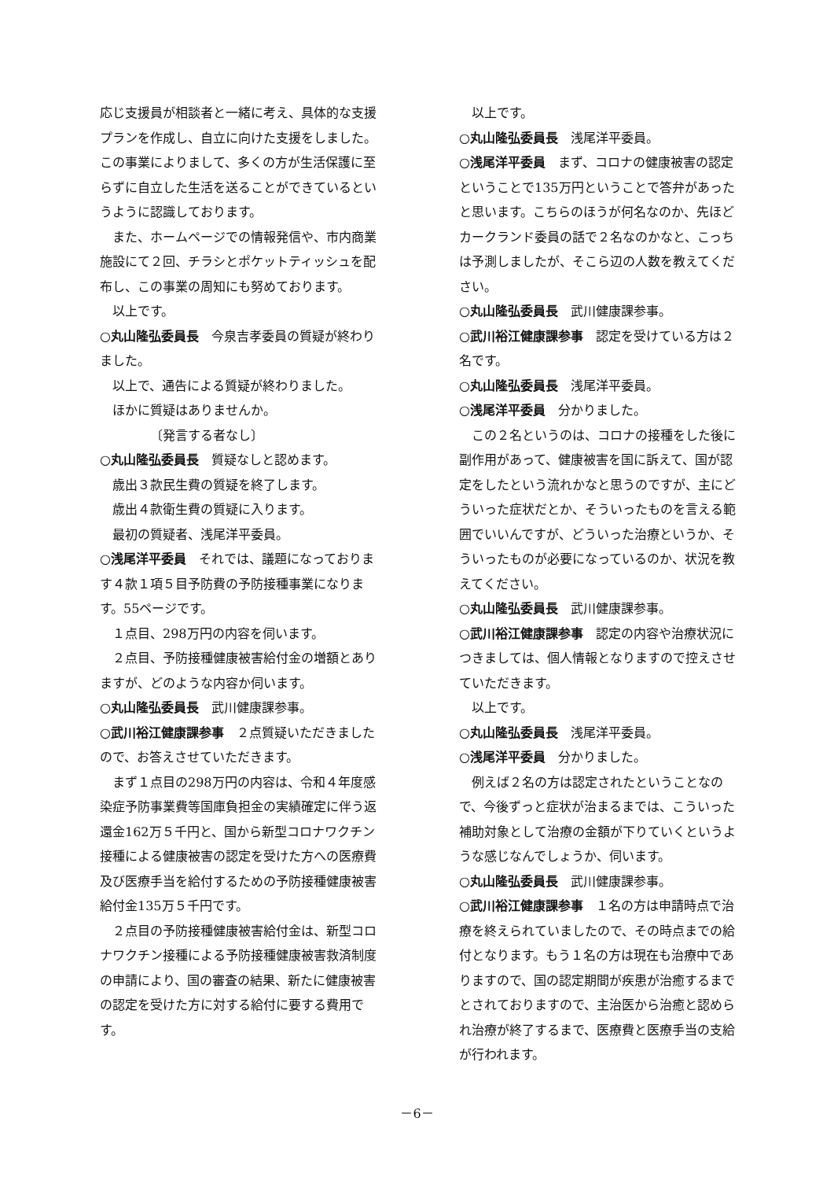応じ支援員が相談者と一緒に考え、具体的な支援プランを作成し、自立に向けた支援をしました。この事業によりまして、多くの方が生活保護に至らずに自立した生活を送ることができているというように認識しております。
また、ホームページでの情報発信や、市内商業施設にて２回、チラシとポケットティッシュを配布し、この事業の周知にも努めております。
以上です。
○丸山隆弘委員長　今泉吉孝委員の質疑が終わりました。
以上で、通告による質疑が終わりました。
ほかに質疑はありませんか。
〔発言する者なし〕
○丸山隆弘委員長　質疑なしと認めます。
歳出３款民生費の質疑を終了します。
歳出４款衛生費の質疑に入ります。
最初の質疑者、浅尾洋平委員。
○浅尾洋平委員　それでは、議題になっております４款１項５目予防費の予防接種事業になります。55ページです。
１点目、298万円の内容を伺います。
２点目、予防接種健康被害給付金の増額とありますが、どのような内容か伺います。
○丸山隆弘委員長　武川健康課参事。
○武川裕江健康課参事　２点質疑いただきましたので、お答えさせていただきます。
まず１点目の298万円の内容は、令和４年度感染症予防事業費等国庫負担金の実績確定に伴う返還金162万５千円と、国から新型コロナワクチン接種による健康被害の認定を受けた方への医療費及び医療手当を給付するための予防接種健康被害給付金135万５千円です。
２点目の予防接種健康被害給付金は、新型コロナワクチン接種による予防接種健康被害救済制度の申請により、国の審査の結果、新たに健康被害の認定を受けた方に対する給付に要する費用です。
以上です。
○丸山隆弘委員長　浅尾洋平委員。
○浅尾洋平委員　まず、コロナの健康被害の認定ということで135万円ということで答弁があったと思います。こちらのほうが何名なのか、先ほどカークランド委員の話で２名なのかなと、こっちは予測しましたが、そこら辺の人数を教えてください。
○丸山隆弘委員長　武川健康課参事。
○武川裕江健康課参事　認定を受けている方は２名です。
○丸山隆弘委員長　浅尾洋平委員。
○浅尾洋平委員　分かりました。
この２名というのは、コロナの接種をした後に副作用があって、健康被害を国に訴えて、国が認定をしたという流れかなと思うのですが、主にどういった症状だとか、そういったものを言える範囲でいいんですが、どういった治療というか、そういったものが必要になっているのか、状況を教えてください。
○丸山隆弘委員長　武川健康課参事。
○武川裕江健康課参事　認定の内容や治療状況につきましては、個人情報となりますので控えさせていただきます。
以上です。
○丸山隆弘委員長　浅尾洋平委員。
○浅尾洋平委員　分かりました。
例えば２名の方は認定されたということなので、今後ずっと症状が治まるまでは、こういった補助対象として治療の金額が下りていくというような感じなんでしょうか、伺います。
○丸山隆弘委員長　武川健康課参事。
○武川裕江健康課参事　１名の方は申請時点で治療を終えられていましたので、その時点までの給付となります。もう１名の方は現在も治療中でありますので、国の認定期間が疾患が治癒するまでとされておりますので、主治医から治癒と認められ治療が終了するまで、医療費と医療手当の支給が行われます。
－6－